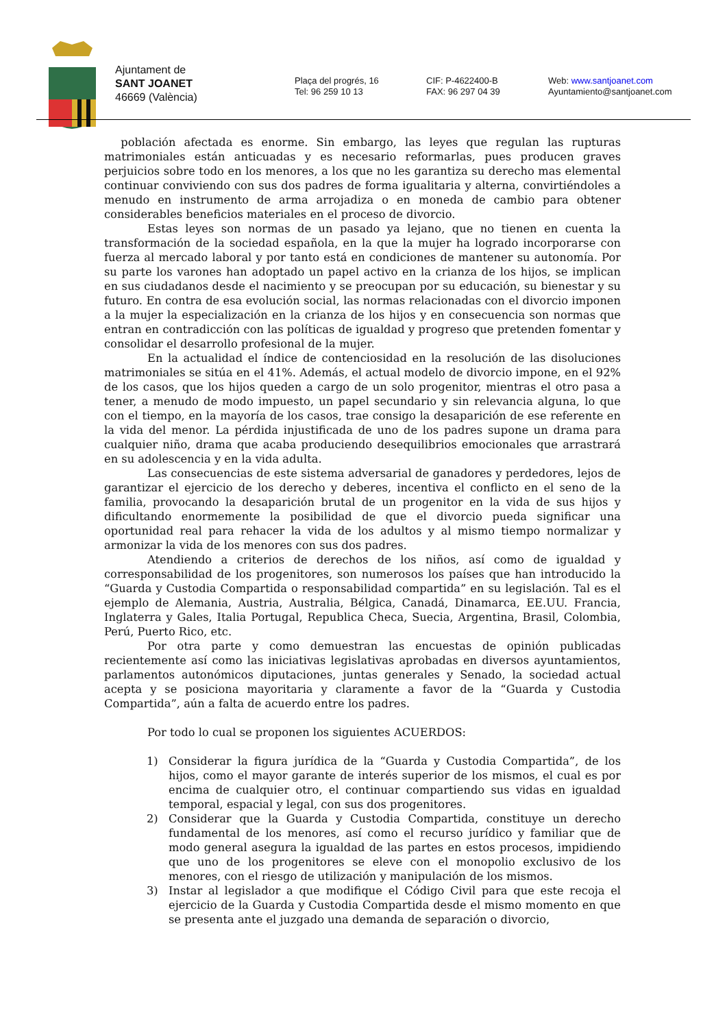Ajuntament de
SANT JOANET
46669 (València)
Plaça del progrés, 16
Tel: 96 259 10 13
CIF: P-4622400-B
FAX: 96 297 04 39
Web: www.santjoanet.com
Ayuntamiento@santjoanet.com
población afectada es enorme. Sin embargo, las leyes que regulan las rupturas matrimoniales están anticuadas y es necesario reformarlas, pues producen graves perjuicios sobre todo en los menores, a los que no les garantiza su derecho mas elemental continuar conviviendo con sus dos padres de forma igualitaria y alterna, convirtiéndoles a menudo en instrumento de arma arrojadiza o en moneda de cambio para obtener considerables beneficios materiales en el proceso de divorcio.
Estas leyes son normas de un pasado ya lejano, que no tienen en cuenta la transformación de la sociedad española, en la que la mujer ha logrado incorporarse con fuerza al mercado laboral y por tanto está en condiciones de mantener su autonomía. Por su parte los varones han adoptado un papel activo en la crianza de los hijos, se implican en sus ciudadanos desde el nacimiento y se preocupan por su educación, su bienestar y su futuro. En contra de esa evolución social, las normas relacionadas con el divorcio imponen a la mujer la especialización en la crianza de los hijos y en consecuencia son normas que entran en contradicción con las políticas de igualdad y progreso que pretenden fomentar y consolidar el desarrollo profesional de la mujer.
En la actualidad el índice de contenciosidad en la resolución de las disoluciones matrimoniales se sitúa en el 41%. Además, el actual modelo de divorcio impone, en el 92% de los casos, que los hijos queden a cargo de un solo progenitor, mientras el otro pasa a tener, a menudo de modo impuesto, un papel secundario y sin relevancia alguna, lo que con el tiempo, en la mayoría de los casos, trae consigo la desaparición de ese referente en la vida del menor. La pérdida injustificada de uno de los padres supone un drama para cualquier niño, drama que acaba produciendo desequilibrios emocionales que arrastrará en su adolescencia y en la vida adulta.
Las consecuencias de este sistema adversarial de ganadores y perdedores, lejos de garantizar el ejercicio de los derecho y deberes, incentiva el conflicto en el seno de la familia, provocando la desaparición brutal de un progenitor en la vida de sus hijos y dificultando enormemente la posibilidad de que el divorcio pueda significar una oportunidad real para rehacer la vida de los adultos y al mismo tiempo normalizar y armonizar la vida de los menores con sus dos padres.
Atendiendo a criterios de derechos de los niños, así como de igualdad y corresponsabilidad de los progenitores, son numerosos los países que han introducido la “Guarda y Custodia Compartida o responsabilidad compartida” en su legislación. Tal es el ejemplo de Alemania, Austria, Australia, Bélgica, Canadá, Dinamarca, EE.UU. Francia, Inglaterra y Gales, Italia Portugal, Republica Checa, Suecia, Argentina, Brasil, Colombia, Perú, Puerto Rico, etc.
Por otra parte y como demuestran las encuestas de opinión publicadas recientemente así como las iniciativas legislativas aprobadas en diversos ayuntamientos, parlamentos autonómicos diputaciones, juntas generales y Senado, la sociedad actual acepta y se posiciona mayoritaria y claramente a favor de la “Guarda y Custodia Compartida”, aún a falta de acuerdo entre los padres.
Por todo lo cual se proponen los siguientes ACUERDOS:
1) Considerar la figura jurídica de la “Guarda y Custodia Compartida”, de los hijos, como el mayor garante de interés superior de los mismos, el cual es por encima de cualquier otro, el continuar compartiendo sus vidas en igualdad temporal, espacial y legal, con sus dos progenitores.
2) Considerar que la Guarda y Custodia Compartida, constituye un derecho fundamental de los menores, así como el recurso jurídico y familiar que de modo general asegura la igualdad de las partes en estos procesos, impidiendo que uno de los progenitores se eleve con el monopolio exclusivo de los menores, con el riesgo de utilización y manipulación de los mismos.
3) Instar al legislador a que modifique el Código Civil para que este recoja el ejercicio de la Guarda y Custodia Compartida desde el mismo momento en que se presenta ante el juzgado una demanda de separación o divorcio,